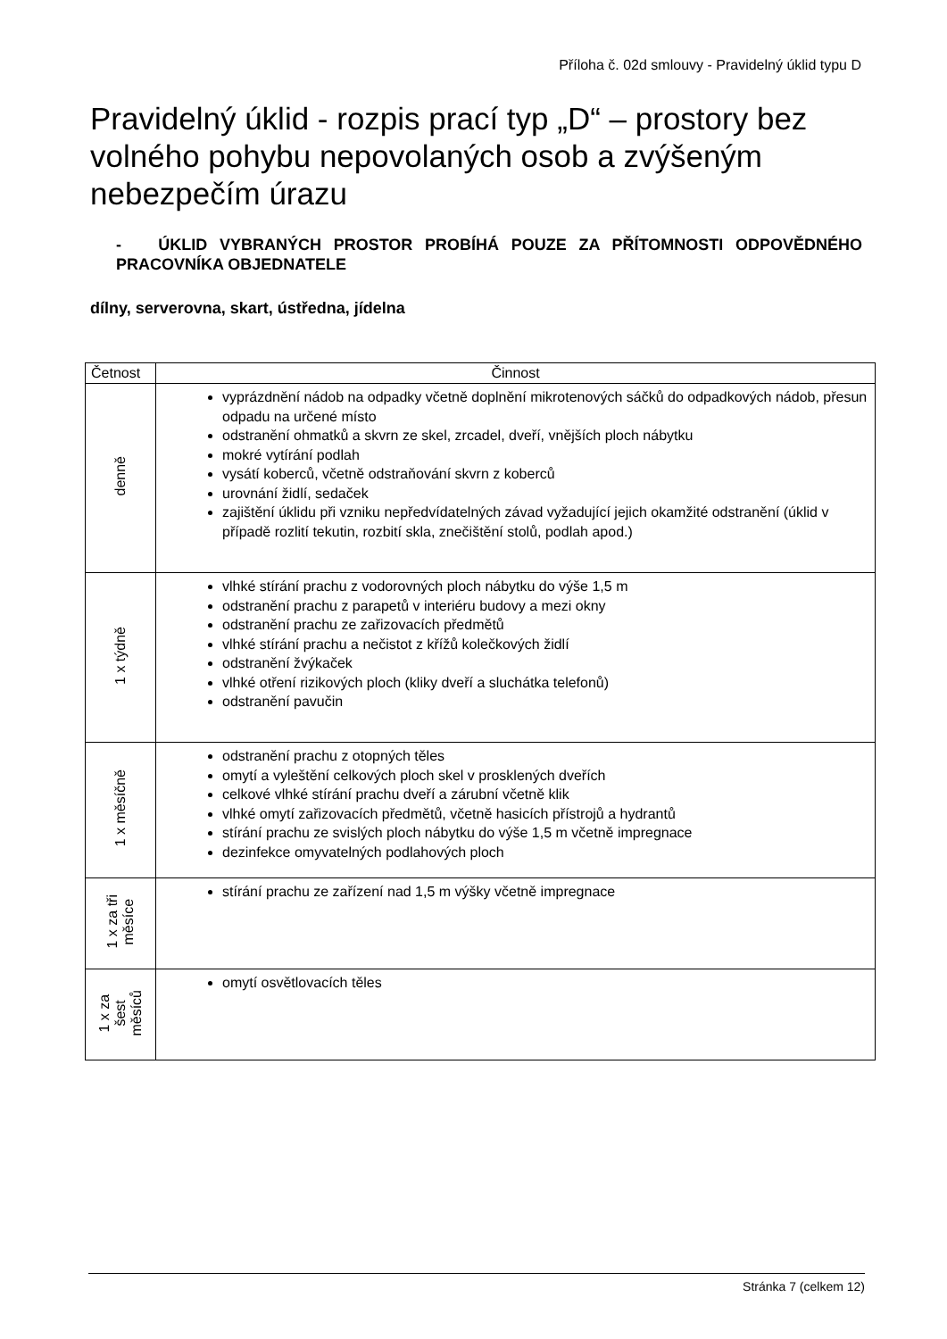Příloha č. 02d smlouvy - Pravidelný úklid typu D
Pravidelný úklid - rozpis prací typ „D“ – prostory bez volného pohybu nepovolaných osob a zvýšeným nebezpečím úrazu
- ÚKLID VYBRANÝCH PROSTOR PROBÍHÁ POUZE ZA PŘÍTOMNOSTI ODPOVĚDNÉHO PRACOVNÍKA OBJEDNATELE
dílny, serverovna, skart, ústředna, jídelna
| Četnost | Činnost |
| --- | --- |
| denně | vyprázdnění nádob na odpadky včetně doplnění mikrotenových sáčků do odpadkových nádob, přesun odpadu na určené místo odstranění ohmatků a skvrn ze skel, zrcadel, dveří, vnějších ploch nábytku mokré vytírání podlah vysátí koberců, včetně odstraňování skvrn z koberců urovnání židlí, sedaček zajištění úklidu při vzniku nepředvídatelných závad vyžadující jejich okamžité odstranění (úklid v případě rozlití tekutin, rozbití skla, znečištění stolů, podlah apod.) |
| 1 x týdně | vlhké stírání prachu z vodorovných ploch nábytku do výše 1,5 m odstranění prachu z parapetů v interiéru budovy a mezi okny odstranění prachu ze zařizovacích předmětů vlhké stírání prachu a nečistot z křížů kolečkových židlí odstranění žvýkaček vlhké otření rizikových ploch (kliky dveří a sluchátka telefonů) odstranění pavučin |
| 1 x měsíčně | odstranění prachu z otopných těles omytí a vyleštění celkových ploch skel v prosklených dveřích celkové vlhké stírání prachu dveří a zárubní včetně klik vlhké omytí zařizovacích předmětů, včetně hasicích přístrojů a hydrantů stírání prachu ze svislých ploch nábytku do výše 1,5 m včetně impregnace dezinfekce omyvatelných podlahových ploch |
| 1 x za tři měsíce | stírání prachu ze zařízení nad 1,5 m výšky včetně impregnace |
| 1 x za šest měsíců | omytí osvětlovacích těles |
Stránka 7 (celkem 12)